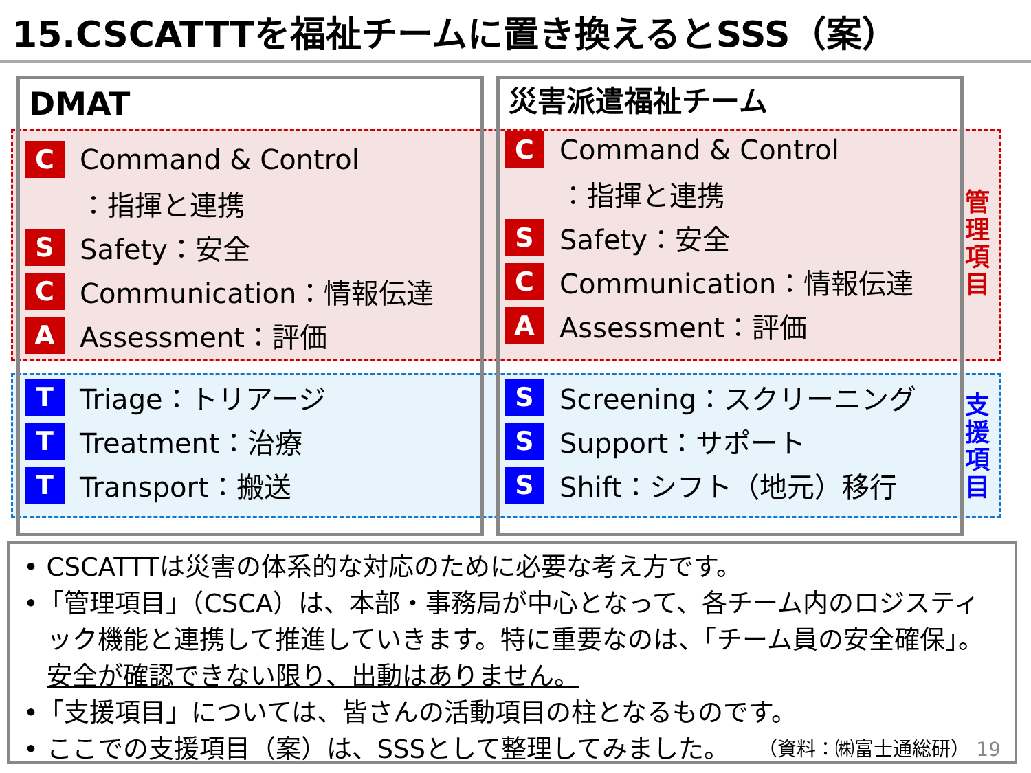15.CSCATTTを福祉チームに置き換えるとSSS（案）
DMAT
C Command & Control
：指揮と連携
S Safety：安全
C Communication：情報伝達
A Assessment：評価
T Triage：トリアージ
T Treatment：治療
T Transport：搬送
災害派遣福祉チーム
C Command & Control
：指揮と連携
S Safety：安全
C Communication：情報伝達
A Assessment：評価
S Screening：スクリーニング
S Support：サポート
S Shift：シフト（地元）移行
管理項目
支援項目
• CSCATTTは災害の体系的な対応のために必要な考え方です。
•「管理項目」（CSCA）は、本部・事務局が中心となって、各チーム内のロジスティック機能と連携して推進していきます。特に重要なのは、「チーム員の安全確保」。安全が確認できない限り、出動はありません。
•「支援項目」については、皆さんの活動項目の柱となるものです。
• ここでの支援項目（案）は、SSSとして整理してみました。 （資料：㈱富士通総研） 19